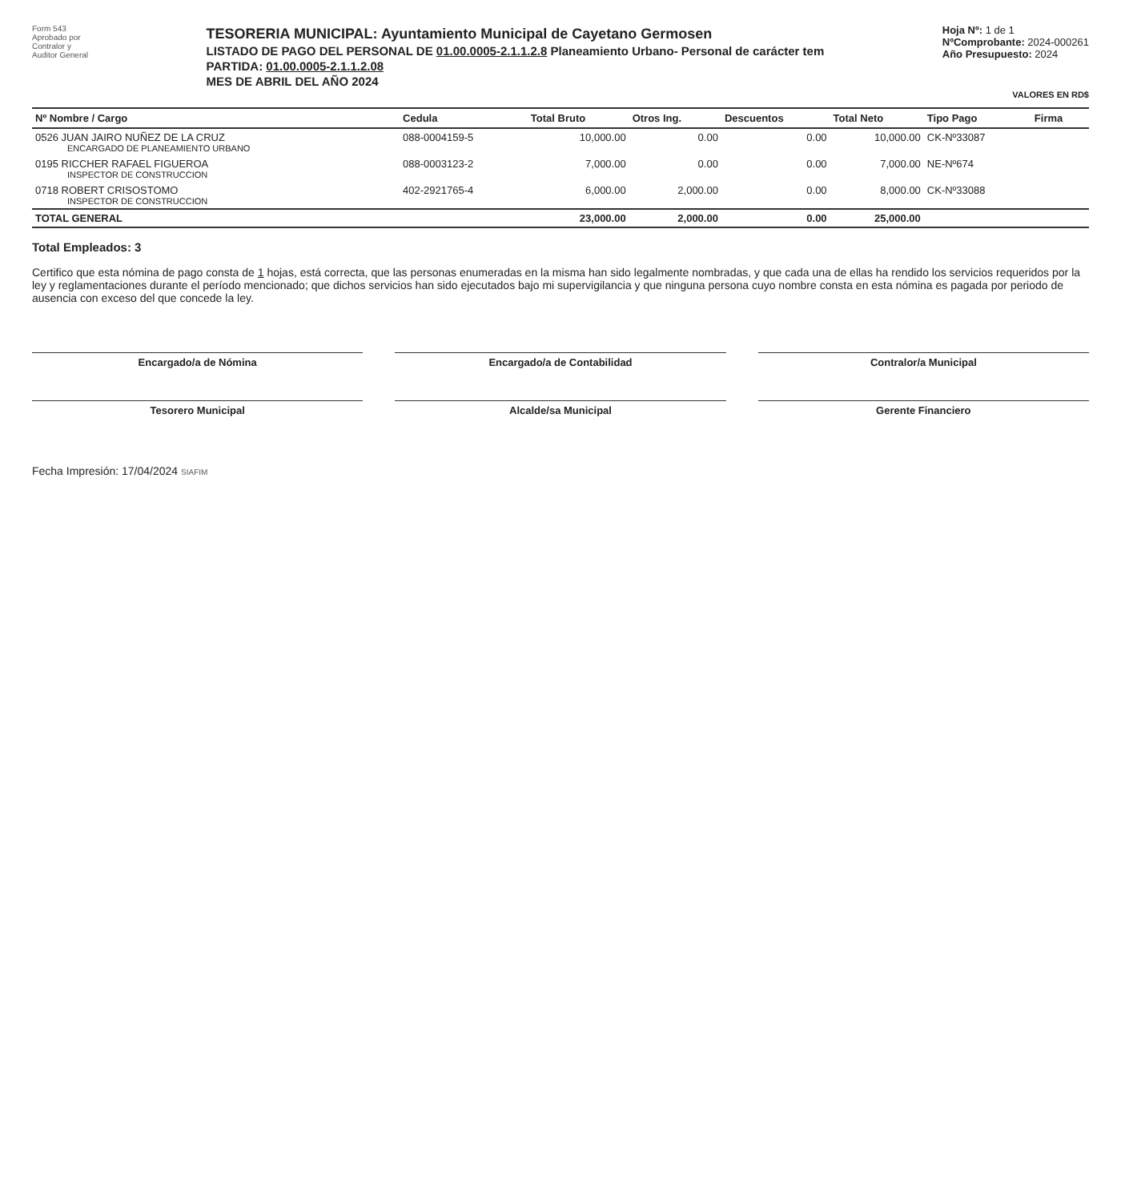Form 543
Aprobado por
Contralor y
Auditor General
TESORERIA MUNICIPAL: Ayuntamiento Municipal de Cayetano Germosen
LISTADO DE PAGO DEL PERSONAL DE 01.00.0005-2.1.1.2.8 Planeamiento Urbano- Personal de carácter tem
PARTIDA: 01.00.0005-2.1.1.2.08
MES DE ABRIL DEL AÑO 2024
Hoja Nº: 1 de 1
NºComprobante: 2024-000261
Año Presupuesto: 2024
VALORES EN RD$
| Nº Nombre / Cargo | Cedula | Total Bruto | Otros Ing. | Descuentos | Total Neto | Tipo Pago | Firma |
| --- | --- | --- | --- | --- | --- | --- | --- |
| 0526 JUAN JAIRO NUÑEZ DE LA CRUZ ENCARGADO DE PLANEAMIENTO URBANO | 088-0004159-5 | 10,000.00 | 0.00 | 0.00 | 10,000.00 | CK-Nº33087 | |
| 0195 RICCHER RAFAEL FIGUEROA INSPECTOR DE CONSTRUCCION | 088-0003123-2 | 7,000.00 | 0.00 | 0.00 | 7,000.00 | NE-Nº674 | |
| 0718 ROBERT CRISOSTOMO INSPECTOR DE CONSTRUCCION | 402-2921765-4 | 6,000.00 | 2,000.00 | 0.00 | 8,000.00 | CK-Nº33088 | |
| TOTAL GENERAL | | 23,000.00 | 2,000.00 | 0.00 | 25,000.00 | | |
Total Empleados: 3
Certifico que esta nómina de pago consta de 1 hojas, está correcta, que las personas enumeradas en la misma han sido legalmente nombradas, y que cada una de ellas ha rendido los servicios requeridos por la ley y reglamentaciones durante el período mencionado; que dichos servicios han sido ejecutados bajo mi supervigilancia y que ninguna persona cuyo nombre consta en esta nómina es pagada por periodo de ausencia con exceso del que concede la ley.
Encargado/a de Nómina
Encargado/a de Contabilidad
Contralor/a Municipal
Tesorero Municipal
Alcalde/sa Municipal
Gerente Financiero
Fecha Impresión: 17/04/2024 SIAFIM